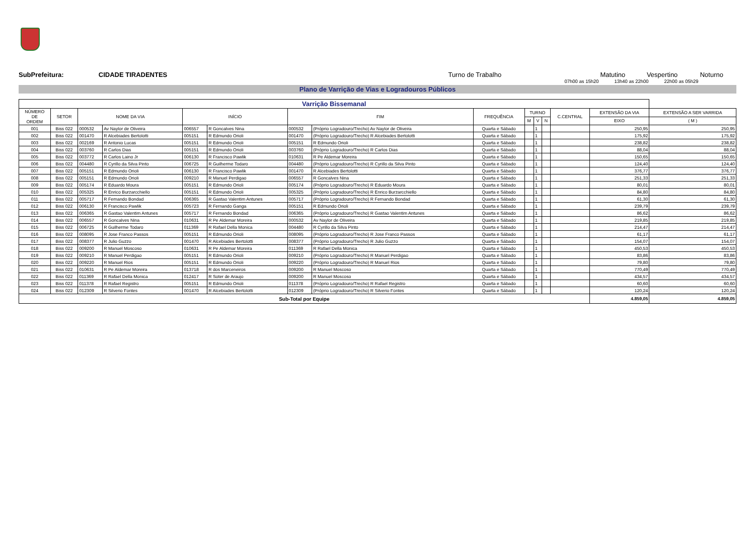SubPrefeitura:
CIDADE TIRADENTES
Turno de Trabalho
Matutino
Vespertino
Noturno
07h00 as 15h20 13h40 as 22h00 22h00 as 05h29
Plano de Varrição de Vias e Logradouros Públicos
| Varrição Bissemanal | | | | | | | | | | | | | | |
| --- | --- | --- | --- | --- | --- | --- | --- | --- | --- | --- | --- | --- | --- | --- |
| NÚMERO DE ORDEM | SETOR | NOME DA VIA | | INÍCIO | | FIM | | FREQUÊNCIA | TURNO | | | C.CENTRAL | EXTENSÃO DA VIA | EXTENSÃO A SER VARRIDA |
| | | | | | | | | | M | V | N | | EIXO | ( M ) |
| 001 | Biss 022 | 000532 | Av Naylor de Oliveira | 006557 | R Goncalves Nina | 000532 | (Próprio Logradouro/Trecho) Av Naylor de Oliveira | Quarta e Sábado | | 1 | | | 250,95 | 250,95 |
| 002 | Biss 022 | 001470 | R Alcebiades Bertolotti | 005151 | R Edmundo Orioli | 001470 | (Próprio Logradouro/Trecho) R Alcebiades Bertolotti | Quarta e Sábado | | 1 | | | 175,92 | 175,92 |
| 003 | Biss 022 | 002169 | R Antonio Lucas | 005151 | R Edmundo Orioli | 005151 | R Edmundo Orioli | Quarta e Sábado | | 1 | | | 238,82 | 238,82 |
| 004 | Biss 022 | 003760 | R Carlos Dias | 005151 | R Edmundo Orioli | 003760 | (Próprio Logradouro/Trecho) R Carlos Dias | Quarta e Sábado | | 1 | | | 88,04 | 88,04 |
| 005 | Biss 022 | 003772 | R Carlos Laino Jr | 006130 | R Francisco Pawlik | 010631 | R Pe Aldemar Moreira | Quarta e Sábado | | 1 | | | 150,65 | 150,65 |
| 006 | Biss 022 | 004480 | R Cyrillo da Silva Pinto | 006725 | R Guilherme Todaro | 004480 | (Próprio Logradouro/Trecho) R Cyrillo da Silva Pinto | Quarta e Sábado | | 1 | | | 124,40 | 124,40 |
| 007 | Biss 022 | 005151 | R Edmundo Orioli | 006130 | R Francisco Pawlik | 001470 | R Alcebiades Bertolotti | Quarta e Sábado | | 1 | | | 376,77 | 376,77 |
| 008 | Biss 022 | 005151 | R Edmundo Orioli | 009210 | R Manuel Perdigao | 006557 | R Goncalves Nina | Quarta e Sábado | | 1 | | | 251,33 | 251,33 |
| 009 | Biss 022 | 005174 | R Eduardo Moura | 005151 | R Edmundo Orioli | 005174 | (Próprio Logradouro/Trecho) R Eduardo Moura | Quarta e Sábado | | 1 | | | 80,01 | 80,01 |
| 010 | Biss 022 | 005325 | R Enrico Burzarcchiello | 005151 | R Edmundo Orioli | 005325 | (Próprio Logradouro/Trecho) R Enrico Burzarcchiello | Quarta e Sábado | | 1 | | | 84,80 | 84,80 |
| 011 | Biss 022 | 005717 | R Fernando Bondad | 006365 | R Gastao Valentim Antunes | 005717 | (Próprio Logradouro/Trecho) R Fernando Bondad | Quarta e Sábado | | 1 | | | 61,30 | 61,30 |
| 012 | Biss 022 | 006130 | R Francisco Pawlik | 005723 | R Fernando Ganga | 005151 | R Edmundo Orioli | Quarta e Sábado | | 1 | | | 239,79 | 239,79 |
| 013 | Biss 022 | 006365 | R Gastao Valentim Antunes | 005717 | R Fernando Bondad | 006365 | (Próprio Logradouro/Trecho) R Gastao Valentim Antunes | Quarta e Sábado | | 1 | | | 86,62 | 86,62 |
| 014 | Biss 022 | 006557 | R Goncalves Nina | 010631 | R Pe Aldemar Moreira | 000532 | Av Naylor de Oliveira | Quarta e Sábado | | 1 | | | 219,85 | 219,85 |
| 015 | Biss 022 | 006725 | R Guilherme Todaro | 011369 | R Rafael Della Monica | 004480 | R Cyrillo da Silva Pinto | Quarta e Sábado | | 1 | | | 214,47 | 214,47 |
| 016 | Biss 022 | 008095 | R Jose Franco Passos | 005151 | R Edmundo Orioli | 008095 | (Próprio Logradouro/Trecho) R Jose Franco Passos | Quarta e Sábado | | 1 | | | 61,17 | 61,17 |
| 017 | Biss 022 | 008377 | R Julio Guzzo | 001470 | R Alcebiades Bertolotti | 008377 | (Próprio Logradouro/Trecho) R Julio Guzzo | Quarta e Sábado | | 1 | | | 154,07 | 154,07 |
| 018 | Biss 022 | 009200 | R Manuel Moscoso | 010631 | R Pe Aldemar Moreira | 011369 | R Rafael Della Monica | Quarta e Sábado | | 1 | | | 450,53 | 450,53 |
| 019 | Biss 022 | 009210 | R Manuel Perdigao | 005151 | R Edmundo Orioli | 009210 | (Próprio Logradouro/Trecho) R Manuel Perdigao | Quarta e Sábado | | 1 | | | 83,86 | 83,86 |
| 020 | Biss 022 | 009220 | R Manuel Rios | 005151 | R Edmundo Orioli | 009220 | (Próprio Logradouro/Trecho) R Manuel Rios | Quarta e Sábado | | 1 | | | 79,80 | 79,80 |
| 021 | Biss 022 | 010631 | R Pe Aldemar Moreira | 013718 | R dos Marceneiros | 009200 | R Manuel Moscoso | Quarta e Sábado | | 1 | | | 770,49 | 770,49 |
| 022 | Biss 022 | 011369 | R Rafael Della Monica | 012417 | R Soter de Araujo | 009200 | R Manuel Moscoso | Quarta e Sábado | | 1 | | | 434,57 | 434,57 |
| 023 | Biss 022 | 011378 | R Rafael Registro | 005151 | R Edmundo Orioli | 011378 | (Próprio Logradouro/Trecho) R Rafael Registro | Quarta e Sábado | | 1 | | | 60,60 | 60,60 |
| 024 | Biss 022 | 012309 | R Silverio Fontes | 001470 | R Alcebiades Bertolotti | 012309 | (Próprio Logradouro/Trecho) R Silverio Fontes | Quarta e Sábado | | 1 | | | 120,24 | 120,24 |
| Sub-Total por Equipe | | | | | | | | | | | | | 4.859,05 | 4.859,05 |